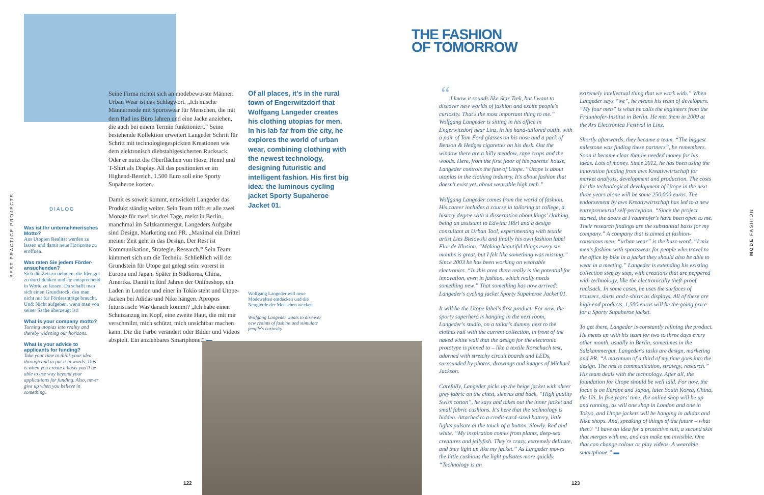BEST PRACTICE PROJECTS
MODE FASHION
DIALOG
Was ist Ihr unternehmerisches Motto?
Aus Utopien Realität werden zu lassen und damit neue Horizonte zu eröffnen.
Was raten Sie jedem Förder­ansuchenden?
Sich die Zeit zu nehmen, die Idee gut zu durchdenken und sie entsprechend in Worte zu fassen. Da schafft man sich einen Grundstock, den man nicht nur für Förderanträge braucht. Und: Nicht aufgeben, wenn man von seiner Sache überzeugt ist!
What is your company motto?
Turning utopias into reality and thereby widening our horizons.
What is your advice to applicants for funding?
Take your time to think your idea through and to put it in words. This is when you create a basis you'll be able to use way beyond your applications for funding. Also, never give up when you believe in something.
Seine Firma richtet sich an modebewusste Männer: Urban Wear ist das Schlagwort. „Ich mische Männermode mit Sportswear für Menschen, die mit dem Rad ins Büro fahren und eine Jacke anziehen, die auch bei einem Termin funktioniert.“ Seine bestehende Kollektion erweitert Langeder Schritt für Schritt mit technologiegespickten Kreationen wie dem elektronisch diebstahlgesicherten Rucksack. Oder er nutzt die Oberflächen von Hose, Hemd und T-Shirt als Display. All das positioniert er im Highend-Bereich. 1.500 Euro soll eine Sporty Supaheroe kosten.
Damit es soweit kommt, entwickelt Langeder das Produkt ständig weiter. Sein Team trifft er alle zwei Monate für zwei bis drei Tage, meist in Berlin, manchmal im Salzkammergut. Langeders Aufgabe sind Design, Marketing und PR. „Maximal ein Drittel meiner Zeit geht in das Design. Der Rest ist Kommunikation, Strategie, Research.“ Sein Team kümmert sich um die Technik. Schließlich will der Grundstein für Utope gut gelegt sein: vorerst in Europa und Japan. Später in Südkorea, China, Amerika. Damit in fünf Jahren der Onlineshop, ein Laden in London und einer in Tokio steht und Utope-Jacken bei Adidas und Nike hängen. Apropos futuristisch: Was danach kommt? „Ich habe einen Schutzanzug im Kopf, eine zweite Haut, die mit mir verschmilzt, mich schützt, mich unsichtbar machen kann. Die die Farbe verändert oder Bilder und Videos abspielt. Ein anziehbares Smartphone.“ ▬
Of all places, it's in the rural town of Engerwitzdorf that Wolfgang Langeder creates his clothing utopias for men. In his lab far from the city, he explores the world of urban wear, combining clothing with the newest technology, designing futuristic and intelligent fashion. His first big idea: the luminous cycling jacket Sporty Supaheroe Jacket 01.
Wolfgang Langeder will neue Modewelten entdecken und die Neugierde der Menschen wecken
Wolfgang Langeder wants to discover new realms of fashion and stimulate people's curiosity
122 123
THE FASHION
OF TOMORROW
“I know it sounds like Star Trek, but I want to discover new worlds of fashion and excite people's curiosity. That's the most important thing to me.” Wolfgang Langeder is sitting in his office in Engerwitzdorf near Linz, in his hand-tailored outfit, with a pair of Tom Ford glasses on his nose and a pack of Benson & Hedges cigarettes on his desk. Out the window there are a hilly meadow, rape crops and the woods. Here, from the first floor of his parents' house, Langeder controls the fate of Utope. “Utope is about utopias in the clothing industry. It's about fashion that doesn't exist yet, about wearable high tech.”
Wolfgang Langeder comes from the world of fashion. His career includes a course in tailoring at college, a history degree with a dissertation about kings' clothing, being an assistant to Edwina Hörl and a design consultant at Urban Tool, experimenting with textile artist Lies Bielowski and finally his own fashion label Flor de Illusion. “Making beautiful things every six months is great, but I felt like something was missing.” Since 2003 he has been working on wearable electronics. “In this area there really is the potential for innovation, even in fashion, which really needs something new.” That something has now arrived: Langeder's cycling jacket Sporty Supaheroe Jacket 01.
It will be the Utope label's first product. For now, the sporty superhero is hanging in the next room, Langeder's studio, on a tailor's dummy next to the clothes rail with the current collection, in front of the naked white wall that the design for the electronic prototype is pinned to – like a textile Rorschach test, adorned with stretchy circuit boards and LEDs, surrounded by photos, drawings and images of Michael Jackson.
Carefully, Langeder picks up the beige jacket with sheer grey fabric on the chest, sleeves and back. “High quality Swiss cotton”, he says and takes out the inner jacket and small fabric cushions. It's here that the technology is hidden. Attached to a credit-card-sized battery, little lights pulsate at the touch of a button. Slowly. Red and white. “My inspiration comes from plants, deep-sea creatures and jellyfish. They're crazy, extremely delicate, and they light up like my jacket.” As Langeder moves the little cushions the light pulsates more quickly. “Technology is an
extremely intellectual thing that we work with.” When Langeder says “we”, he means his team of developers. “My four men” is what he calls the engineers from the Fraunhofer-Institut in Berlin. He met them in 2009 at the Ars Electronica Festival in Linz.
Shortly afterwards, they became a team. “The biggest milestone was finding these partners”, he remembers. Soon it became clear that he needed money for his ideas. Lots of money. Since 2012, he has been using the innovation funding from aws Kreativwirtschaft for market analysis, development and production. The costs for the technological development of Utope in the next three years alone will be some 250,000 euros. The endorsement by aws Kreativwirtschaft has led to a new entrepreneurial self-perception. “Since the project started, the doors at Fraunhofer's have been open to me. Their research findings are the substantial basis for my company.” A company that is aimed at fashion-conscious men: “urban wear” is the buzz-word. “I mix men's fashion with sportswear for people who travel to the office by bike in a jacket they should also be able to wear in a meeting.” Langeder is extending his existing collection step by step, with creations that are peppered with technology, like the electronically theft-proof rucksack. In some cases, he uses the surfaces of trousers, shirts and t-shirts as displays. All of these are high-end products. 1,500 euros will be the going price for a Sporty Supaheroe jacket.
To get there, Langeder is constantly refining the product. He meets up with his team for two to three days every other month, usually in Berlin, sometimes in the Salzkammergut. Langeder's tasks are design, marketing and PR. “A maximum of a third of my time goes into the design. The rest is communication, strategy, research.” His team deals with the technology. After all, the foundation for Utope should be well laid. For now, the focus is on Europe and Japan, later South Korea, China, the US. In five years' time, the online shop will be up and running, as will one shop in London and one in Tokyo, and Utope jackets will be hanging in adidas and Nike shops. And, speaking of things of the future – what then? “I have an idea for a protective suit, a second skin that merges with me, and can make me invisible. One that can change colour or play videos. A wearable smartphone.” ▬